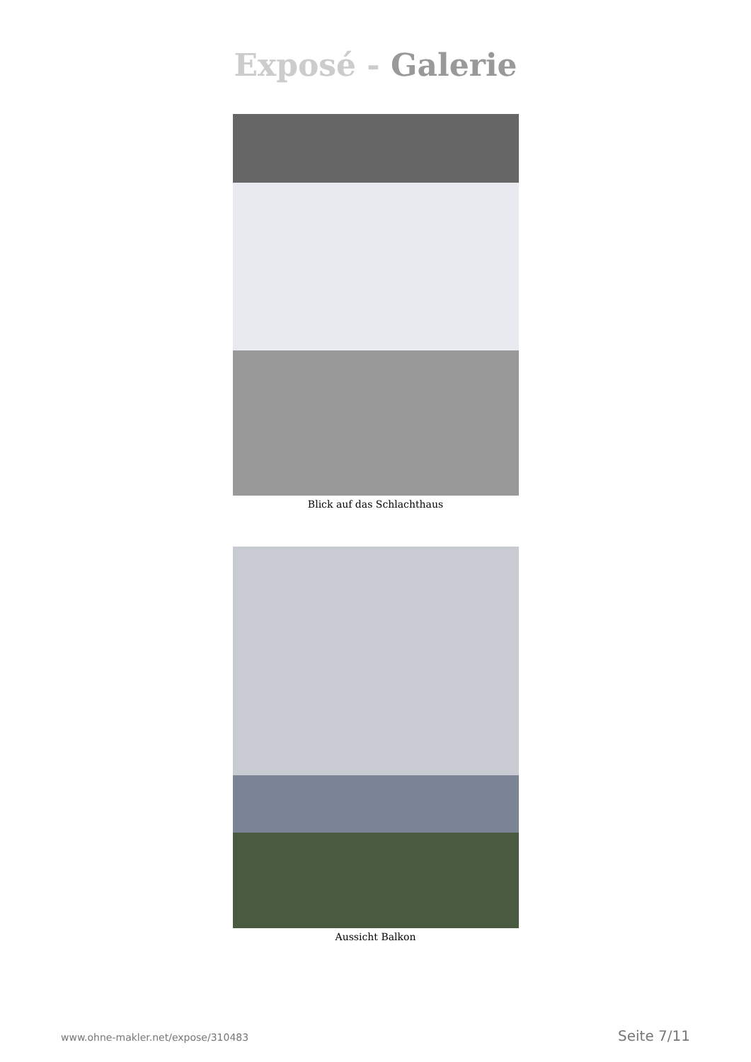Exposé - Galerie
Blick auf das Schlachthaus
Aussicht Balkon
www.ohne-makler.net/expose/310483 Seite 7/11